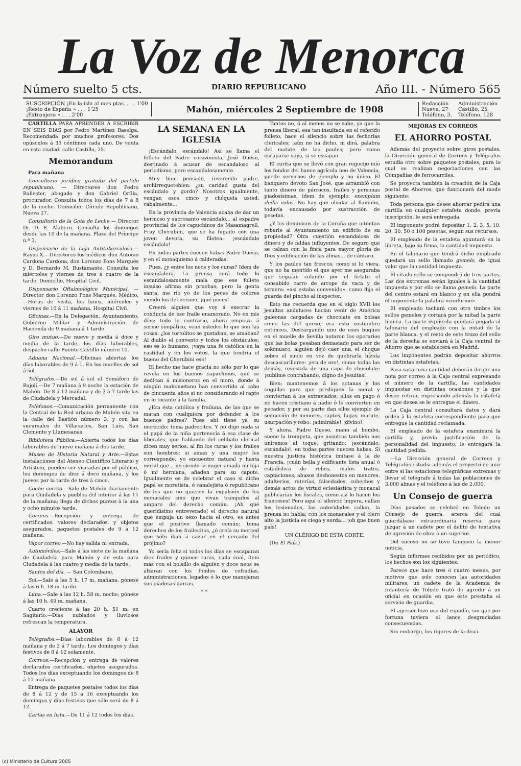La Voz de Menorca
Número suelto 5 cts. DIARIO REPUBLICANO Año III. - Número 565
SUSCRIPCIÓN ¡En la isla al mes ptas. . . . 1'00
¡Resto de España » . . . 1'25
¡Extranjero » . . . 2'00
Mahón, miércoles 2 Septiembre de 1908
Redacción
Nueva, 27
Teléfono, 3.
Administración
Castillo, 25
Teléfono, 128
CARTILLA PARA APRENDER Á ESCRIBIR EN SEIS DIAS por Pedro Martínez Baselga. Recomendada por muchos profesores. Dos opúsculos á 35 céntimos cada uno. De venta en esta ciudad: calle Castillo, 25.
Memorandum
Para mañana
Consultorio jurídico gratuito del partido republicano. — Directores don Pedro Ballester, abogado y don Gabriel Orfila, procurador. Consulta todos los días de 7 á 8 de la noche. Domicilio: Círculo Republicano, Nueva 27.
Consultorio de la Gota de Leche — Director Dr. D. E. Alabern. Consulta los domingos desde las 10 de la mañana. Plaza del Príncipe n.º 3.
Dispensario de la Liga Antituberculosa.—Rayos X.—Directores los médicos don Antonio Cardona Cardona, don Lorenzo Pons Marqués y D. Bernardo M. Bustamante. Consulta los miércoles y viernes de tres á cuatro de la tarde. Domicilio, Hospital Civil.
Dispensario Oftalmológico Municipal. —Director don Lorenzo Pons Marqués, Médico.—Horas de visita, los lunes, miércoles y viernes de 10 á 11 mañana, Hospital Civil.
Oficinas.—En la Delegación, Ayuntamiento, Gobierno Militar y Administración de Hacienda de 9 mañana á 1 tarde.
Giro mutuo.—De nueve y media á doce y media de la tarde, los días laborables, despacho calle Puente Castillo número 10.
Aduana Nacional.—Oficinas abiertas los días laborables de 9 á 1. En los muelles de sol á sol.
Telégrafos.—De sol á sol el Semáforo de Bajolí.—De 7 mañana á 9 noche la estación de Mahón. De 8 á 12 mañana y de 3 á 7 tarde las de Ciudadela y Mercadal.
Teléfonos.—Comunicación permanente con la Central de la Red urbana de Mahón sita en la calle del Bastión número 3, y con las sucursales de Villacarlos, San Luís, San Clemente y Llumesanas.
Biblioteca Pública.—Abierta todos los días laborables de nueve mañana á dos tarde.
Museo de Historia Natural y Arte.—Estas instalaciones del Ateneo Científico Literario y Artístico, pueden ser visitadas por el público, los domingos de diez á doce mañana, y los jueves por la tarde de tres á cinco.
Coche correo.—Sale de Mahón diariamente para Ciudadela y pueblos del interior á las 11 de la mañana; llega de dichos puntos á la una y ocho minutos tarde.
Correos.—Recepción y entrega de certificados, valores declarados, y objetos asegurados, paquetes postales de 9 á 12 mañana.
Vapor correo.—No hay salida ni entrada.
Automóviles.—Sale á las siete de la mañana de Ciudadela para Mahón y de esta para Ciudadela á las cuatro y media de la tarde.
Santos del día. — San Colombano.
Sol.—Sale á las 5 h. 17 m. mañana, pónese á las 6 h. 18 m. tarde.
Luna.—Sale á las 12 h. 58 m. noche; pónese á las 10 h. 49 m. mañana.
Cuarto creciente á las 20 h. 51 m. en Sagitario.—Días nublados y lluviosos refrescan la temperatura.
ALAYOR
Telégrafos.—Días laborables de 8 á 12 mañana y de 3 á 7 tarde. Los domingos y días festivos de 8 á 12 solamente.
Correos.—Recepción y entrega de valores declarados certificados, objetos asegurados. Todos los días exceptuando los domingos de 8 á 11 mañana.
Entrega de paquetes postales todos los días de 8 á 12 y de 15 á 16 exceptuando los domingos y días festivos que sólo será de 8 á 12.
Cartas en lista.—De 11 á 12 todos los días.
LA SEMANA EN LA IGLESIA
¡Escándalo, escándalo! Así se llama el folleto del Padre corazonista, José Dueso, destinado á acusar de escandaloso al periodismo, pero escandalosamente.
Muy bien pensado, reverendo padre, archirrequetebien: ¿su caridad gusta del escándalo y gordo? Nosotros igualmente, vengan esos cinco y chóquela usted; cabalmente...
En la provincia de Valencia acaba de dar un hermoso y sacrosanto escándalo... al expadre provincial de los capuchinos de Masamagrell, Fray Cherubini, que se ha fugado con una joven devota, su filotea: ¡escándalo escándalo!
En todas partes cuecen habas Padre Dueso, y en el monaquismo á calderadas.
Pues, ¿y entre los neos y los curas? Idem de escandalera. La prensa será todo lo escandalosamente mala que ese folleto insulso afirma sin pruebas; pero la genta santa, me rio yo de los peces de colores viendo los del neismo, ¡qué peces!
Creerá alguien que voy á execrar la conducta de ese fraile enamorado. No en mis días: todo lo contrario, ahora empieza á serme simpático, vean ustedes lo que son las cosas: ¿los tortolitos se gustaban, se amaban? Al diablo el convento y todos los obstáculos: eso es lo humano, ¡vaya una fe católica en la castidad y en los votos, la que tendría el bueno del Cherubini ese!
El hecho me hace gracia no sólo por lo que revela en los buenos capuchinos, que se dedican á misioneros en el moro, donde á ningún mahometano han convertido al cabo de cincuenta años si no considerando el rapto en lo tocante á la familia.
¿Era ésta católica y frailuna, de las que se matan con cualquiera por defender á los buenos padres? Pues ahí tiene ya su merecido; toma padrecitos. Y no digo nada si el papá de la niña pertenecía á esa clase de liberales, que hablando del celibato clerical dicen muy serios: al fin los curas y los frailes son hombres; si aman y una mujer les corresponde, yo encuentro natural y hasta moral que... no siendo la mujer amada mi hija ó mi hermana, añaden para su capote. Igualmente es de celebrar el caso si dicho papá es moretista, ó canalejista ó republicano de los que no quieren la expulsión de los monacales sino que vivan tranquilos al amparo del derecho común. ¡Ah qué queridísimo entreverado! el derecho natural que empuja un sexo hacia el otro, es antes que el positivo llamado común: toma derechos de los frailecitos, ¿ó creía su merced que sólo iban á cazar en el cercado del prójimo?
Yo sería feliz si todos los días se escaparan diez frailes y quince curas, cada cual, ítem más con el bolsillo de alguien y doce neos se alzaran con los fondos de cofradías, administraciones, legados ó lo que manejaran sus piadosas garras.
* *
Tantos no, ó al menos no se sabe, ya que la prensa liberal, esa tan insultada en el referido folleto, hace el silencio sobre las fechorías clericales; ¡aún no ha dicho, ni dirá, palabra del matute de los paules; pero como escaparse vaya, si se escapan.
El curita que se llevó con gran regocijo mío los fondos del banco agrícola neo de Valencia, puede servirnos de ejemplo y no único. El banquero devoto San José, que arrambló con tanto dinero de párrocos, frailes y personas piadosísimas, ídem de ejemplo; exemplum dedis vobis. No hay que olvidar al flaminio, todavía encausado por sustracción de pesetas.
¿Y los dominicos de la Coruña que intentan robarle al Ayuntamiento un edificio de su propiedad? Otra cuestión escandalosa de dinero y de faldas influyentes. De seguro que se calzan con la finca para mayor gloria de Dios y edificación de las almas... de cántaro.
Y los paules tan frescos, como si lo viera, que no ha mentido el que ayer me aseguraba que seguían colando por el fielato el consabido carro de arrope de vaca y de ternera: «así estaba convenido», como dijo el guarda del pincho al inspector.
Esto me recuerda que en el siglo XVII los jesuítas andaluces hacían venir de América galeonas cargadas de chocolate en bolsas como las del queso; era esto costumbre entonces. Descargando uno de esos buques en el muelle de Sevilla notaron los operarios que las bolas pesaban demasiado para ser de sokonusco, alguien dejó caer una, el choque sobre el suelo en vez de quebrarla hízola descascarillarse: ¡era de oro!, como todas las demás, revestida de una capa de chocolate: ¡sublime contrabando, digno de jesuítas!
Bien; mantenemos á los sotanas y los cogullas para que prediquen la moral y conviertan á los extraviados; ellos en pago ó no hacen cristiano á nadie ó le convierten en pecador, y por su parte dan ellos ejemplo de seducción de menores, raptos, fugas, matute, usurpación y robo: ¡admirable! ¡divino!
Y ahora, Padre Dueso, mano al bombo, suene la trompeta, que nosotros también nos uniremos al toque, gritando: ¡escándalo, escándalo!, en todas partes cuecen habas. Si nuestra justicia histórica imitase á la de Francia, ¡cuán bella y edificante lista anual ó estadística de robos, malos tratos, captaciones, abusos deshonestos en menores, adulterios, raterías, falsedades, cohechos y demás actos de virtud eclesiástica y monacal publicarían los fiscales, como así lo hacen los franceses! Pero aquí el silencio impera, callan los lesionados, las autoridades callan, la prensa no habla; con los monacales y el clero alto la justicia es ciega y sorda... ¡oh que buen país!
UN CLÉRIGO DE ESTA CORTE.
(De El País.)
MEJORAS EN CORREOS
EL AHORRO POSTAL
Además del proyecto sobre giros postales, la Dirección general de Correos y Telégrafos estudia otro sobre paquetes postales, para lo cual se realizan negociaciones con las Compañías de ferrocarriles.
Se proyecta también la creación de la Caja postal de Ahorros, que funcionará del modo siguiente:
Toda persona que desee ahorrar pedirá una cartilla en cualquier estafeta donde, previa inscripción, le será entregada.
El imponente podrá depositar 1, 2, 3, 5, 10, 20, 30, 50 ó 100 pesetas, según sus recursos.
El empleado de la estafeta apuntará en la libreta, bajo su firma, la cantidad impuesta.
En el talonario que tendrá dicho empleado quedará un sello llamado gemelo, de igual valor que la cantidad impuesta.
El citado sello se compondrá de tres partes. Las dos extremas serán iguales á la cantidad impuesta y por ello se llama gemelo. La parte del centro estará en blanco y en ella pondrá el imponente la palabra «conforme».
El empleado tachará con otro timbre los sellos gemelos y cortará por la mitad la parte blanca. La parte izquierda quedará pegada al talonario del empleado con la mitad de la parte blanca, y el resto de este trozo del sello de la derecha se enviará á la Caja central de Ahorro que se establecerá en Madrid.
Los imponentes podrán depositar ahorros en distintas estafetas.
Para sacar una cantidad deberán dirigir una nota por correo á la Caja central expresando el número de la cartilla, las cantidades impuestas en distintas ocasiones y la que desee retirar, expresando además la estafeta en que desea se le entregue el dinero.
La Caja central consultará datos y dará orden á la estafeta correspondiente para que entregue la cantidad reclamada.
El empleado de la estafeta examinará la cartilla y, previa justificación de la personalidad del impuesto, le entregará la cantidad pedida.
—La Dirección general de Correos y Telégrafos estudia además el proyecto de unir entre sí las estaciones telegráficas extremas y llevar el telégrafo á todas las poblaciones de 3.000 almas y el teléfono á las de 2.000.
Un Consejo de guerra
Días pasados se celebró en Toledo un Consejo de guerra, acerca del cual guardábase extraordinaria reserva, para juzgar á un cadete por el delito de tentativa de agresión de obra á un superior.
Del suceso no se tuvo tampoco la menor noticia.
Según informes recibidos por un periódico, los hechos son los siguientes:
Parece que hace tres ó cuatro meses, por motivos que solo conocen las autoridades militares, un cadete de la Academia de Infantería de Toledo trató de agredir á un oficial en ocasión en que éste prestaba el servicio de guardia.
El agresor hizo uso del espadín, sin que por fortuna tuviera el lance desgraciadas consecuencias.
Sin embargo, los rigores de la disci-
(c) Ministerio de Cultura 2005